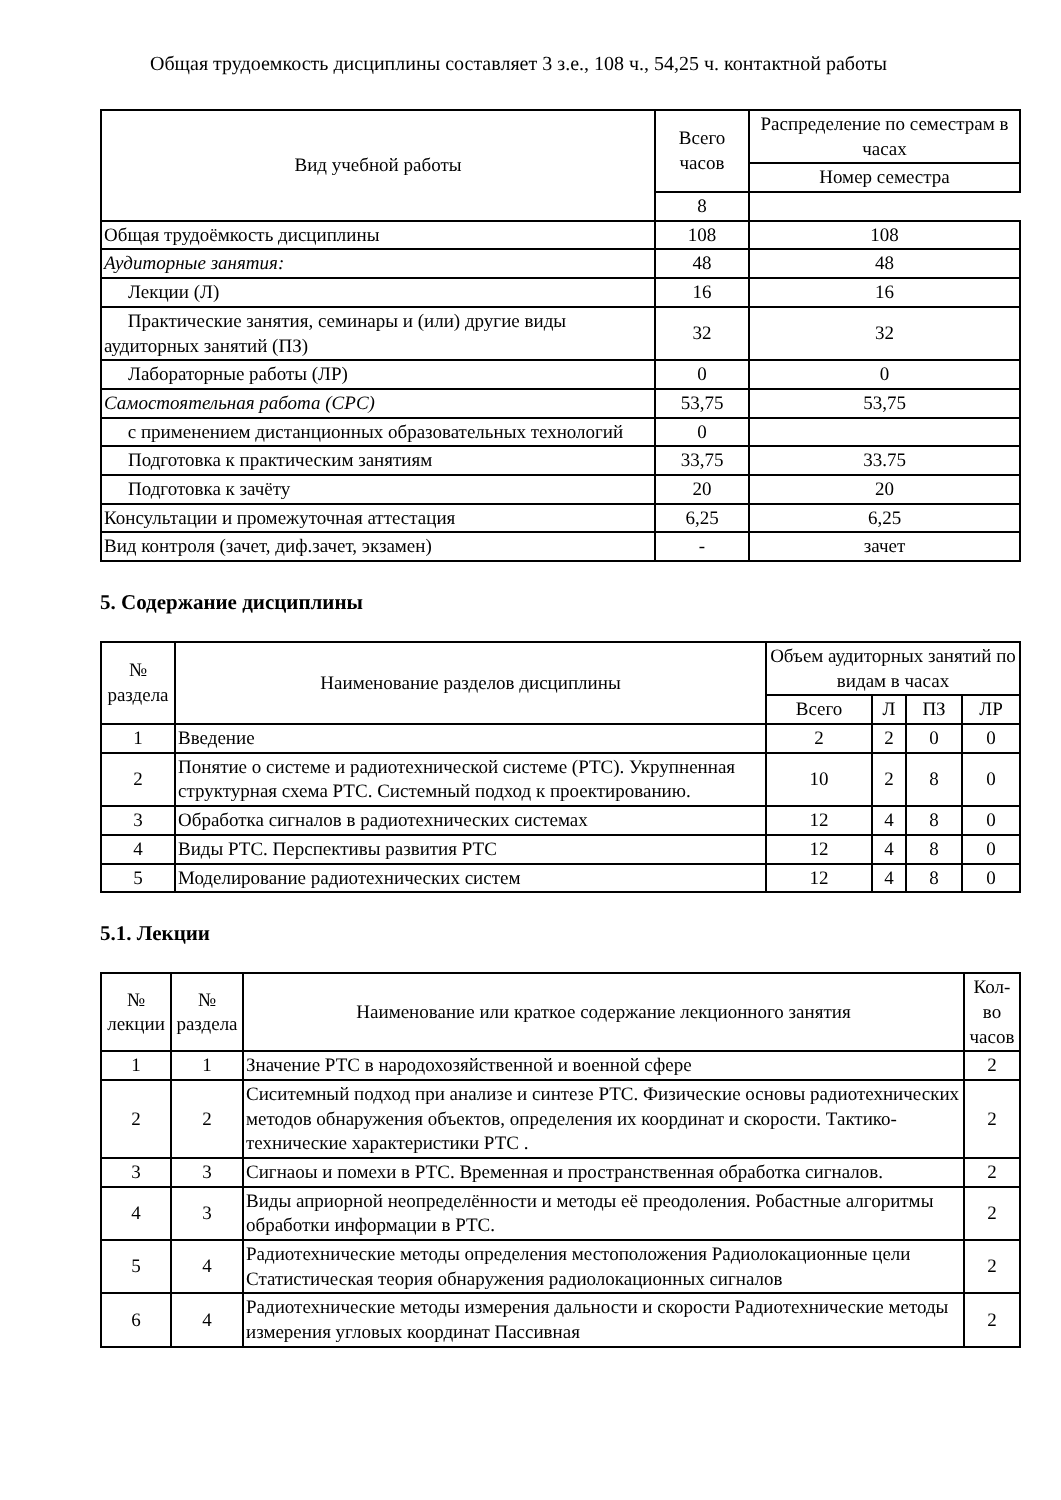Общая трудоемкость дисциплины составляет 3 з.е., 108 ч., 54,25 ч. контактной работы
| Вид учебной работы | Всего часов | Распределение по семестрам в часах |
| --- | --- | --- |
| | | Номер семестра |
| | 8 | |
| Общая трудоёмкость дисциплины | 108 | 108 |
| Аудиторные занятия: | 48 | 48 |
| Лекции (Л) | 16 | 16 |
| Практические занятия, семинары и (или) другие виды аудиторных занятий (ПЗ) | 32 | 32 |
| Лабораторные работы (ЛР) | 0 | 0 |
| Самостоятельная работа (СРС) | 53,75 | 53,75 |
| с применением дистанционных образовательных технологий | 0 | |
| Подготовка к практическим занятиям | 33,75 | 33.75 |
| Подготовка к зачёту | 20 | 20 |
| Консультации и промежуточная аттестация | 6,25 | 6,25 |
| Вид контроля (зачет, диф.зачет, экзамен) | - | зачет |
5. Содержание дисциплины
| № раздела | Наименование разделов дисциплины | Объем аудиторных занятий по видам в часах | | | |
| --- | --- | --- | --- | --- | --- |
| | | Всего | Л | ПЗ | ЛР |
| 1 | Введение | 2 | 2 | 0 | 0 |
| 2 | Понятие о системе и радиотехнической системе (РТС). Укрупненная структурная схема РТС. Системный подход к проектированию. | 10 | 2 | 8 | 0 |
| 3 | Обработка сигналов в радиотехнических системах | 12 | 4 | 8 | 0 |
| 4 | Виды РТС. Перспективы развития РТС | 12 | 4 | 8 | 0 |
| 5 | Моделирование радиотехнических систем | 12 | 4 | 8 | 0 |
5.1. Лекции
| № лекции | № раздела | Наименование или краткое содержание лекционного занятия | Кол-во часов |
| --- | --- | --- | --- |
| 1 | 1 | Значение РТС в народохозяйственной и военной сфере | 2 |
| 2 | 2 | Сиситемный подход при анализе и синтезе РТС. Физические основы радиотехнических методов обнаружения объектов, определения их координат и скорости. Тактико-технические характеристики РТС . | 2 |
| 3 | 3 | Сигнаоы и помехи в РТС. Временная и пространственная обработка сигналов. | 2 |
| 4 | 3 | Виды априорной неопределённости и методы её преодоления. Робастные алгоритмы обработки информации в РТС. | 2 |
| 5 | 4 | Радиотехнические методы определения местоположения Радиолокационные цели Статистическая теория обнаружения радиолокационных сигналов | 2 |
| 6 | 4 | Радиотехнические методы измерения дальности и скорости Радиотехнические методы измерения угловых координат Пассивная | 2 |